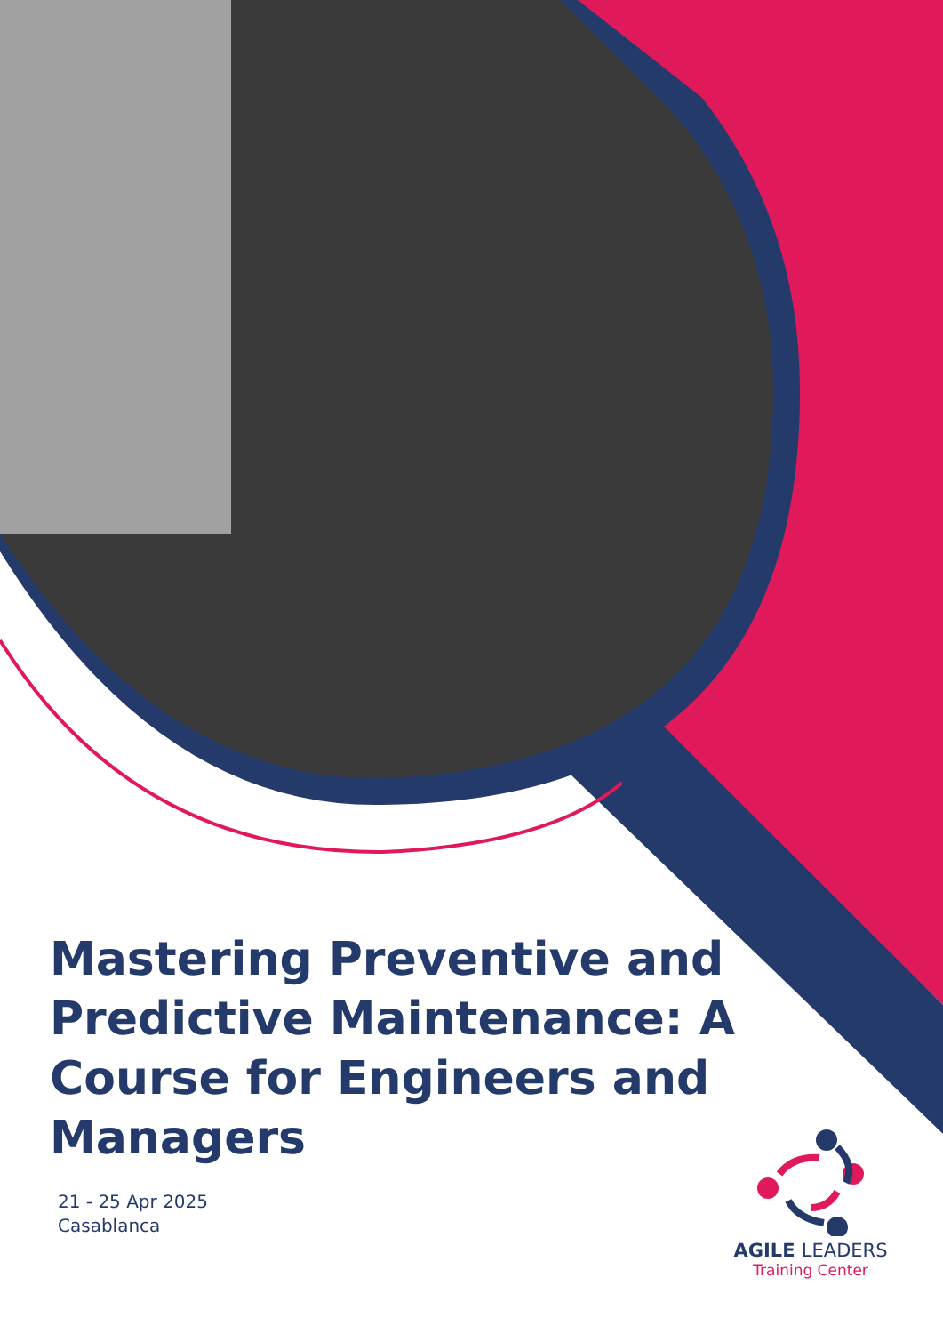Mastering Preventive and Predictive Maintenance: A Course for Engineers and Managers
21 - 25 Apr 2025
Casablanca
AGILE LEADERS
Training Center